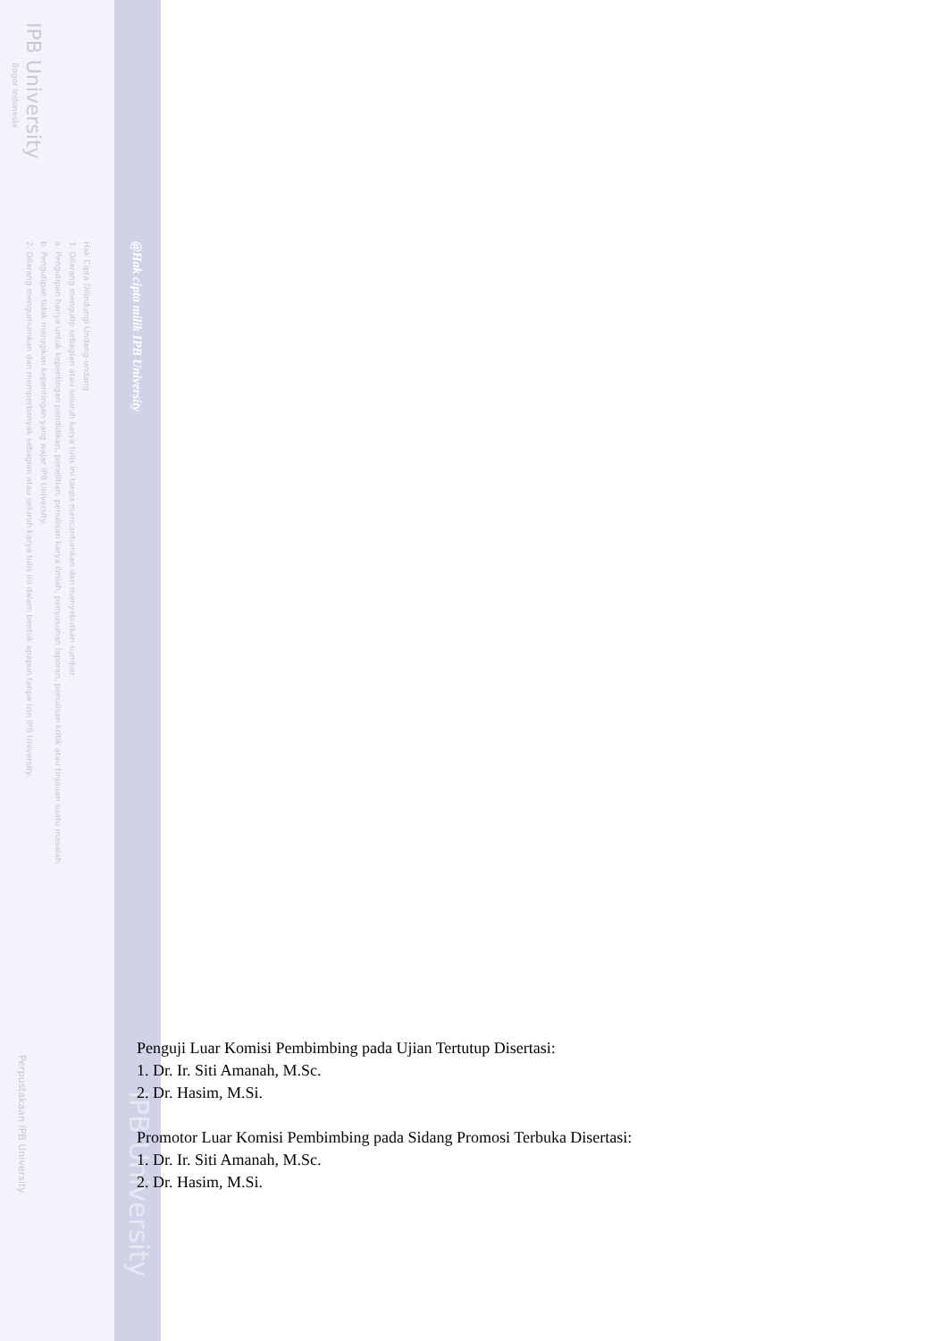IPB University
Bogor Indonesia
Hak Cipta Dilindungi Undang-undang
1. Dilarang mengutip sebagian atau seluruh karya tulis ini tanpa mencantumkan dan menyebutkan sumber :
a. Pengutipan hanya untuk kepentingan pendidikan, penelitian, penulisan karya ilmiah, penyusunan laporan, penulisan kritik atau tinjauan suatu masalah
b. Pengutipan tidak merugikan kepentingan yang wajar IPB University.
2. Dilarang mengumumkan dan memperbanyak sebagian atau seluruh karya tulis ini dalam bentuk apapun tanpa izin IPB University.
@Hak cipta milik IPB University
Perpustakaan IPB University
IPB University
Penguji Luar Komisi Pembimbing pada Ujian Tertutup Disertasi:
1. Dr. Ir. Siti Amanah, M.Sc.
2. Dr. Hasim, M.Si.
Promotor Luar Komisi Pembimbing pada Sidang Promosi Terbuka Disertasi:
1. Dr. Ir. Siti Amanah, M.Sc.
2. Dr. Hasim, M.Si.